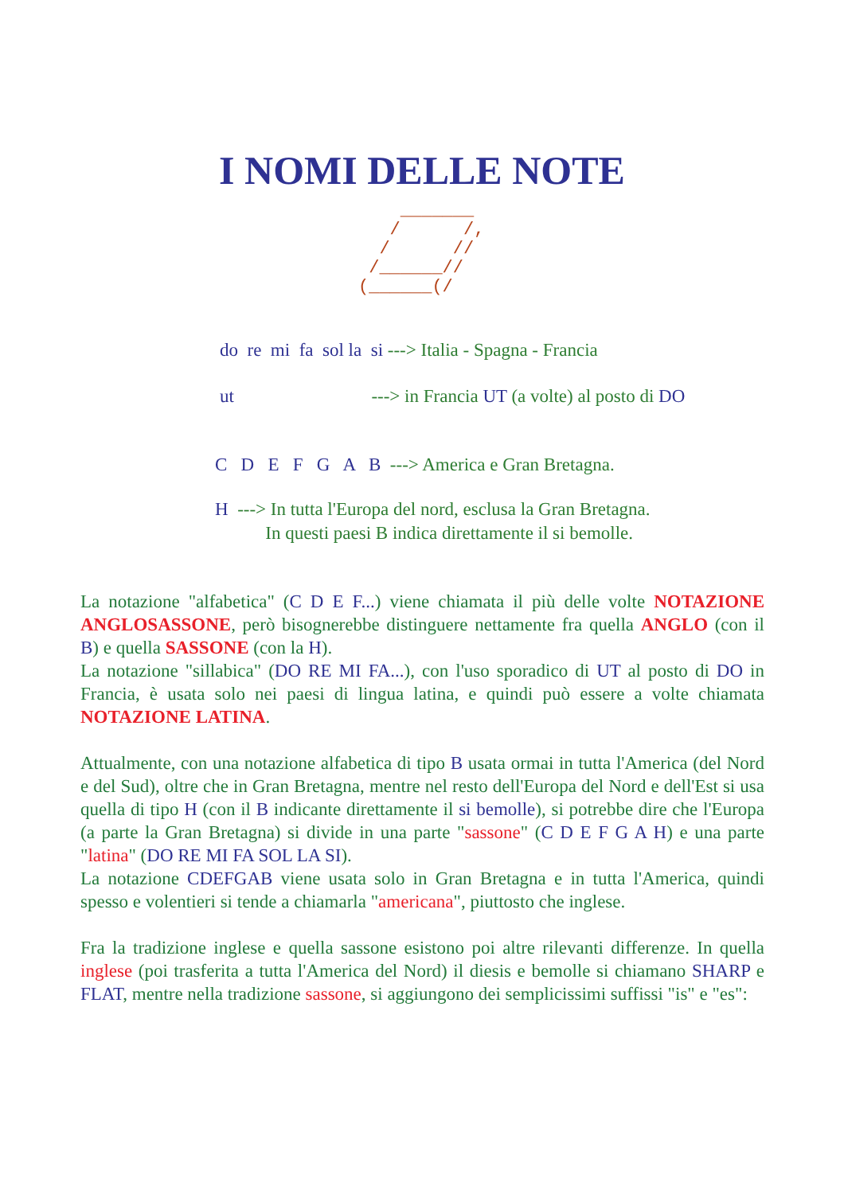I NOMI DELLE NOTE
    _______
   /      /,
  /      //
 /______//
(______(/
do re mi fa sol la si ---> Italia - Spagna - Francia
ut ---> in Francia UT (a volte) al posto di DO
C D E F G A B ---> America e Gran Bretagna.
H ---> In tutta l'Europa del nord, esclusa la Gran Bretagna. In questi paesi B indica direttamente il si bemolle.
La notazione "alfabetica" (C D E F...) viene chiamata il più delle volte NOTAZIONE ANGLOSASSONE, però bisognerebbe distinguere nettamente fra quella ANGLO (con il B) e quella SASSONE (con la H).
La notazione "sillabica" (DO RE MI FA...), con l'uso sporadico di UT al posto di DO in Francia, è usata solo nei paesi di lingua latina, e quindi può essere a volte chiamata NOTAZIONE LATINA.
Attualmente, con una notazione alfabetica di tipo B usata ormai in tutta l'America (del Nord e del Sud), oltre che in Gran Bretagna, mentre nel resto dell'Europa del Nord e dell'Est si usa quella di tipo H (con il B indicante direttamente il si bemolle), si potrebbe dire che l'Europa (a parte la Gran Bretagna) si divide in una parte "sassone" (C D E F G A H) e una parte "latina" (DO RE MI FA SOL LA SI).
La notazione CDEFGAB viene usata solo in Gran Bretagna e in tutta l'America, quindi spesso e volentieri si tende a chiamarla "americana", piuttosto che inglese.
Fra la tradizione inglese e quella sassone esistono poi altre rilevanti differenze. In quella inglese (poi trasferita a tutta l'America del Nord) il diesis e bemolle si chiamano SHARP e FLAT, mentre nella tradizione sassone, si aggiungono dei semplicissimi suffissi "is" e "es":